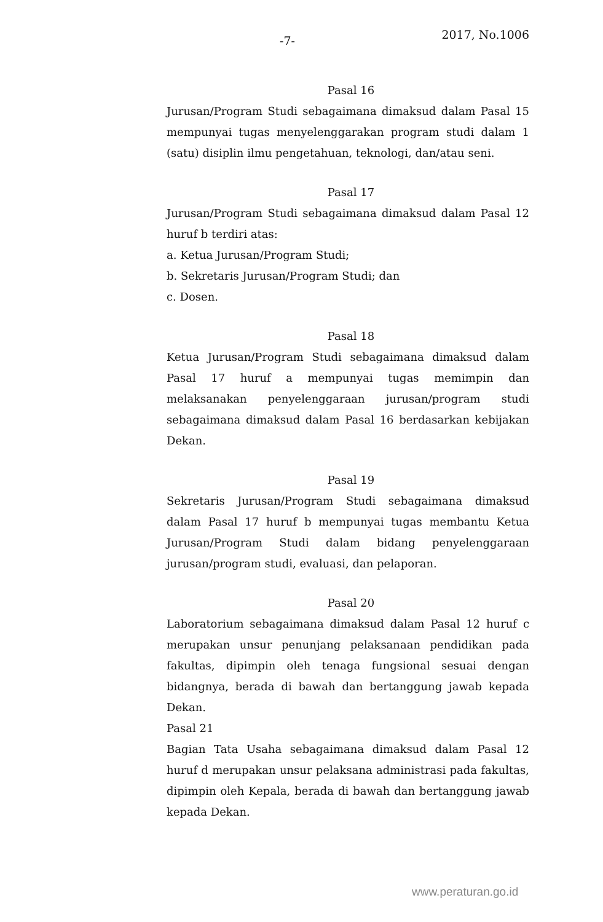-7- 2017, No.1006
Pasal 16
Jurusan/Program Studi sebagaimana dimaksud dalam Pasal 15 mempunyai tugas menyelenggarakan program studi dalam 1 (satu) disiplin ilmu pengetahuan, teknologi, dan/atau seni.
Pasal 17
Jurusan/Program Studi sebagaimana dimaksud dalam Pasal 12 huruf b terdiri atas:
a. Ketua Jurusan/Program Studi;
b. Sekretaris Jurusan/Program Studi; dan
c. Dosen.
Pasal 18
Ketua Jurusan/Program Studi sebagaimana dimaksud dalam Pasal 17 huruf a mempunyai tugas memimpin dan melaksanakan penyelenggaraan jurusan/program studi sebagaimana dimaksud dalam Pasal 16 berdasarkan kebijakan Dekan.
Pasal 19
Sekretaris Jurusan/Program Studi sebagaimana dimaksud dalam Pasal 17 huruf b mempunyai tugas membantu Ketua Jurusan/Program Studi dalam bidang penyelenggaraan jurusan/program studi, evaluasi, dan pelaporan.
Pasal 20
Laboratorium sebagaimana dimaksud dalam Pasal 12 huruf c merupakan unsur penunjang pelaksanaan pendidikan pada fakultas, dipimpin oleh tenaga fungsional sesuai dengan bidangnya, berada di bawah dan bertanggung jawab kepada Dekan.
Pasal 21
Bagian Tata Usaha sebagaimana dimaksud dalam Pasal 12 huruf d merupakan unsur pelaksana administrasi pada fakultas, dipimpin oleh Kepala, berada di bawah dan bertanggung jawab kepada Dekan.
www.peraturan.go.id